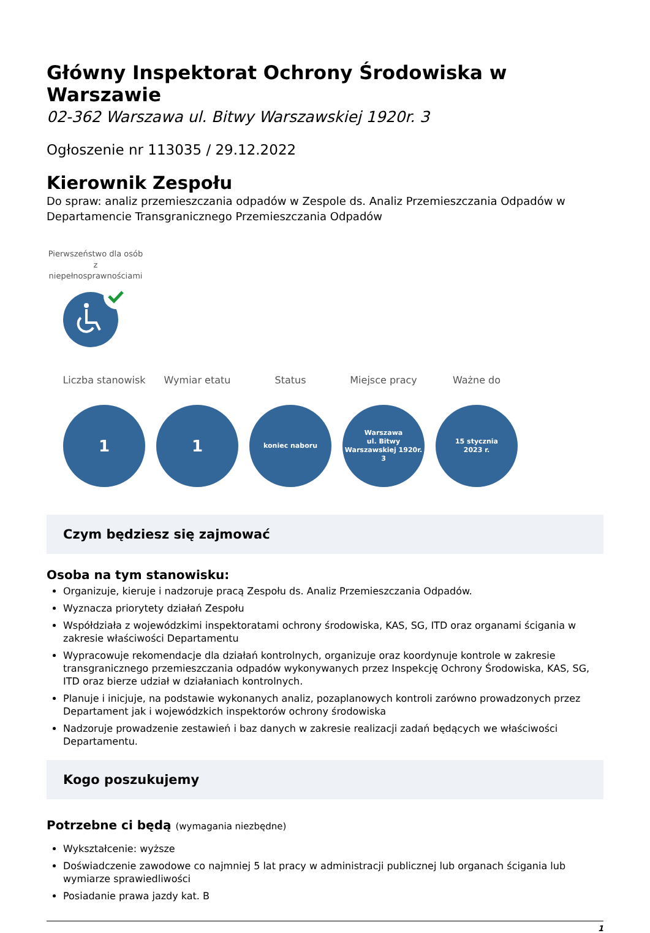Główny Inspektorat Ochrony Środowiska w Warszawie
02-362 Warszawa ul. Bitwy Warszawskiej 1920r. 3
Ogłoszenie nr 113035 / 29.12.2022
Kierownik Zespołu
Do spraw: analiz przemieszczania odpadów w Zespole ds. Analiz Przemieszczania Odpadów w Departamencie Transgranicznego Przemieszczania Odpadów
Pierwszeństwo dla osób z niepełnosprawnościami
Liczba stanowisk
1
Wymiar etatu
1
Status
koniec naboru
Miejsce pracy
Warszawa
ul. Bitwy
Warszawskiej 1920r.
3
Ważne do
15 stycznia
2023 r.
Czym będziesz się zajmować
Osoba na tym stanowisku:
Organizuje, kieruje i nadzoruje pracą Zespołu ds. Analiz Przemieszczania Odpadów.
Wyznacza priorytety działań Zespołu
Współdziała z wojewódzkimi inspektoratami ochrony środowiska, KAS, SG, ITD oraz organami ścigania w zakresie właściwości Departamentu
Wypracowuje rekomendacje dla działań kontrolnych, organizuje oraz koordynuje kontrole w zakresie transgranicznego przemieszczania odpadów wykonywanych przez Inspekcję Ochrony Środowiska, KAS, SG, ITD oraz bierze udział w działaniach kontrolnych.
Planuje i inicjuje, na podstawie wykonanych analiz, pozaplanowych kontroli zarówno prowadzonych przez Departament jak i wojewódzkich inspektorów ochrony środowiska
Nadzoruje prowadzenie zestawień i baz danych w zakresie realizacji zadań będących we właściwości Departamentu.
Kogo poszukujemy
Potrzebne ci będą (wymagania niezbędne)
Wykształcenie: wyższe
Doświadczenie zawodowe co najmniej 5 lat pracy w administracji publicznej lub organach ścigania lub wymiarze sprawiedliwości
Posiadanie prawa jazdy kat. B
1